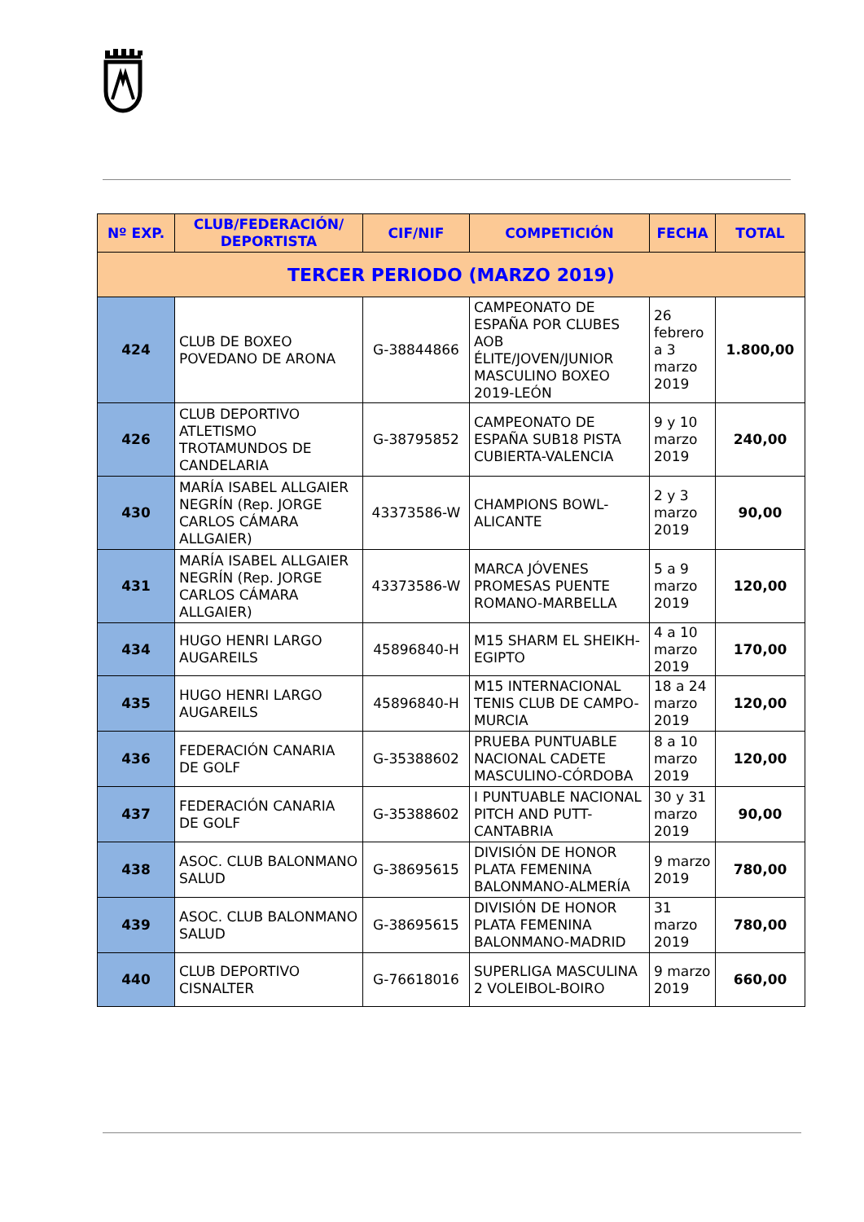| Nº EXP. | CLUB/FEDERACIÓN/ DEPORTISTA | CIF/NIF | COMPETICIÓN | FECHA | TOTAL |
| --- | --- | --- | --- | --- | --- |
| TERCER PERIODO (MARZO 2019) | | | | | |
| 424 | CLUB DE BOXEO POVEDANO DE ARONA | G-38844866 | CAMPEONATO DE ESPAÑA POR CLUBES AOB ÉLITE/JOVEN/JUNIOR MASCULINO BOXEO 2019-LEÓN | 26 febrero a 3 marzo 2019 | 1.800,00 |
| 426 | CLUB DEPORTIVO ATLETISMO TROTAMUNDOS DE CANDELARIA | G-38795852 | CAMPEONATO DE ESPAÑA SUB18 PISTA CUBIERTA-VALENCIA | 9 y 10 marzo 2019 | 240,00 |
| 430 | MARÍA ISABEL ALLGAIER NEGRÍN (Rep. JORGE CARLOS CÁMARA ALLGAIER) | 43373586-W | CHAMPIONS BOWL-ALICANTE | 2 y 3 marzo 2019 | 90,00 |
| 431 | MARÍA ISABEL ALLGAIER NEGRÍN (Rep. JORGE CARLOS CÁMARA ALLGAIER) | 43373586-W | MARCA JÓVENES PROMESAS PUENTE ROMANO-MARBELLA | 5 a 9 marzo 2019 | 120,00 |
| 434 | HUGO HENRI LARGO AUGAREILS | 45896840-H | M15 SHARM EL SHEIKH-EGIPTO | 4 a 10 marzo 2019 | 170,00 |
| 435 | HUGO HENRI LARGO AUGAREILS | 45896840-H | M15 INTERNACIONAL TENIS CLUB DE CAMPO-MURCIA | 18 a 24 marzo 2019 | 120,00 |
| 436 | FEDERACIÓN CANARIA DE GOLF | G-35388602 | PRUEBA PUNTUABLE NACIONAL CADETE MASCULINO-CÓRDOBA | 8 a 10 marzo 2019 | 120,00 |
| 437 | FEDERACIÓN CANARIA DE GOLF | G-35388602 | I PUNTUABLE NACIONAL PITCH AND PUTT-CANTABRIA | 30 y 31 marzo 2019 | 90,00 |
| 438 | ASOC. CLUB BALONMANO SALUD | G-38695615 | DIVISIÓN DE HONOR PLATA FEMENINA BALONMANO-ALMERÍA | 9 marzo 2019 | 780,00 |
| 439 | ASOC. CLUB BALONMANO SALUD | G-38695615 | DIVISIÓN DE HONOR PLATA FEMENINA BALONMANO-MADRID | 31 marzo 2019 | 780,00 |
| 440 | CLUB DEPORTIVO CISNALTER | G-76618016 | SUPERLIGA MASCULINA 2 VOLEIBOL-BOIRO | 9 marzo 2019 | 660,00 |